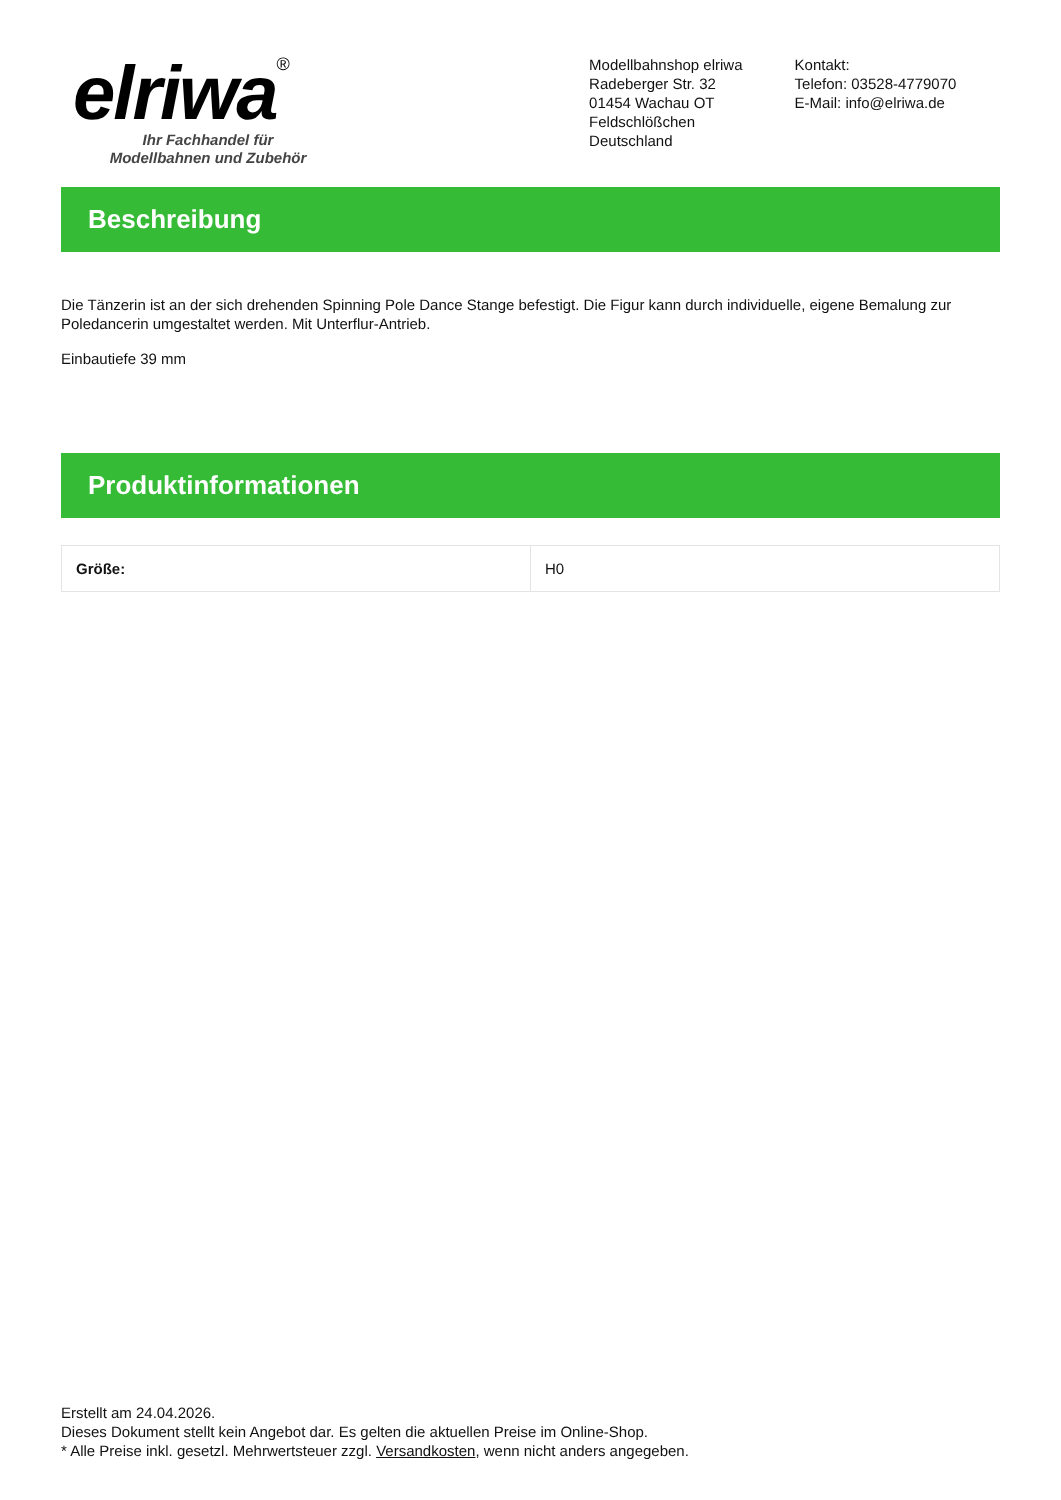elriwa<sup>®</sup>
Ihr Fachhandel für
Modellbahnen und Zubehör
Modellbahnshop elriwa
Radeberger Str. 32
01454 Wachau OT
Feldschlößchen
Deutschland
Kontakt:
Telefon: 03528-4779070
E-Mail: info@elriwa.de
Beschreibung
Die Tänzerin ist an der sich drehenden Spinning Pole Dance Stange befestigt. Die Figur kann durch individuelle, eigene Bemalung zur Poledancerin umgestaltet werden. Mit Unterflur-Antrieb.
Einbautiefe 39 mm
Produktinformationen
| Größe: | H0 |
Erstellt am 24.04.2026.
Dieses Dokument stellt kein Angebot dar. Es gelten die aktuellen Preise im Online-Shop.
* Alle Preise inkl. gesetzl. Mehrwertsteuer zzgl. Versandkosten, wenn nicht anders angegeben.